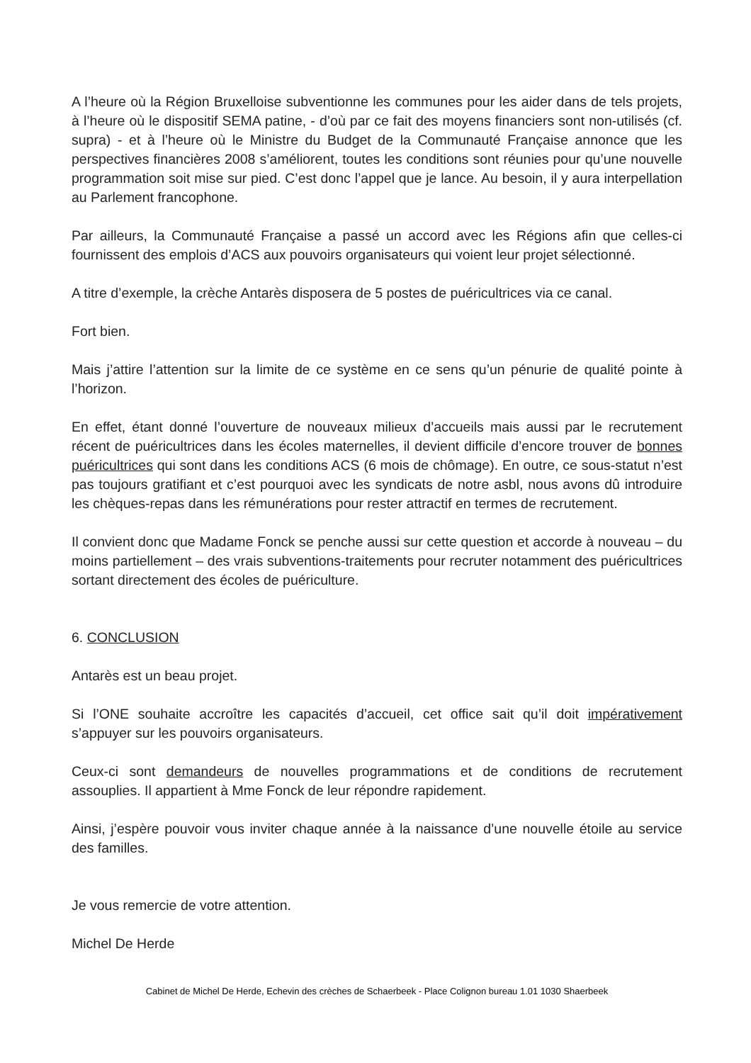A l’heure où la Région Bruxelloise subventionne les communes pour les aider dans de tels projets, à l’heure où le dispositif SEMA patine, - d’où par ce fait des moyens financiers sont non-utilisés (cf. supra) - et à l’heure où le Ministre du Budget de la Communauté Française annonce que les perspectives financières 2008 s’améliorent, toutes les conditions sont réunies pour qu’une nouvelle programmation soit mise sur pied. C’est donc l’appel que je lance. Au besoin, il y aura interpellation au Parlement francophone.
Par ailleurs, la Communauté Française a passé un accord avec les Régions afin que celles-ci fournissent des emplois d’ACS aux pouvoirs organisateurs qui voient leur projet sélectionné.
A titre d’exemple, la crèche Antarès disposera de 5 postes de puéricultrices via ce canal.
Fort bien.
Mais j’attire l’attention sur la limite de ce système en ce sens qu’un pénurie de qualité pointe à l’horizon.
En effet, étant donné l’ouverture de nouveaux milieux d’accueils mais aussi par le recrutement récent de puéricultrices dans les écoles maternelles, il devient difficile d’encore trouver de bonnes puéricultrices qui sont dans les conditions ACS (6 mois de chômage). En outre, ce sous-statut n’est pas toujours gratifiant et c’est pourquoi avec les syndicats de notre asbl, nous avons dû introduire les chèques-repas dans les rémunérations pour rester attractif en termes de recrutement.
Il convient donc que Madame Fonck se penche aussi sur cette question et accorde à nouveau – du moins partiellement – des vrais subventions-traitements pour recruter notamment des puéricultrices sortant directement des écoles de puériculture.
6. CONCLUSION
Antarès est un beau projet.
Si l’ONE souhaite accroître les capacités d’accueil, cet office sait qu’il doit impérativement s’appuyer sur les pouvoirs organisateurs.
Ceux-ci sont demandeurs de nouvelles programmations et de conditions de recrutement assouplies. Il appartient à Mme Fonck de leur répondre rapidement.
Ainsi, j’espère pouvoir vous inviter chaque année à la naissance d’une nouvelle étoile au service des familles.
Je vous remercie de votre attention.
Michel De Herde
Cabinet de Michel De Herde, Echevin des crèches de Schaerbeek - Place Colignon bureau 1.01 1030 Shaerbeek